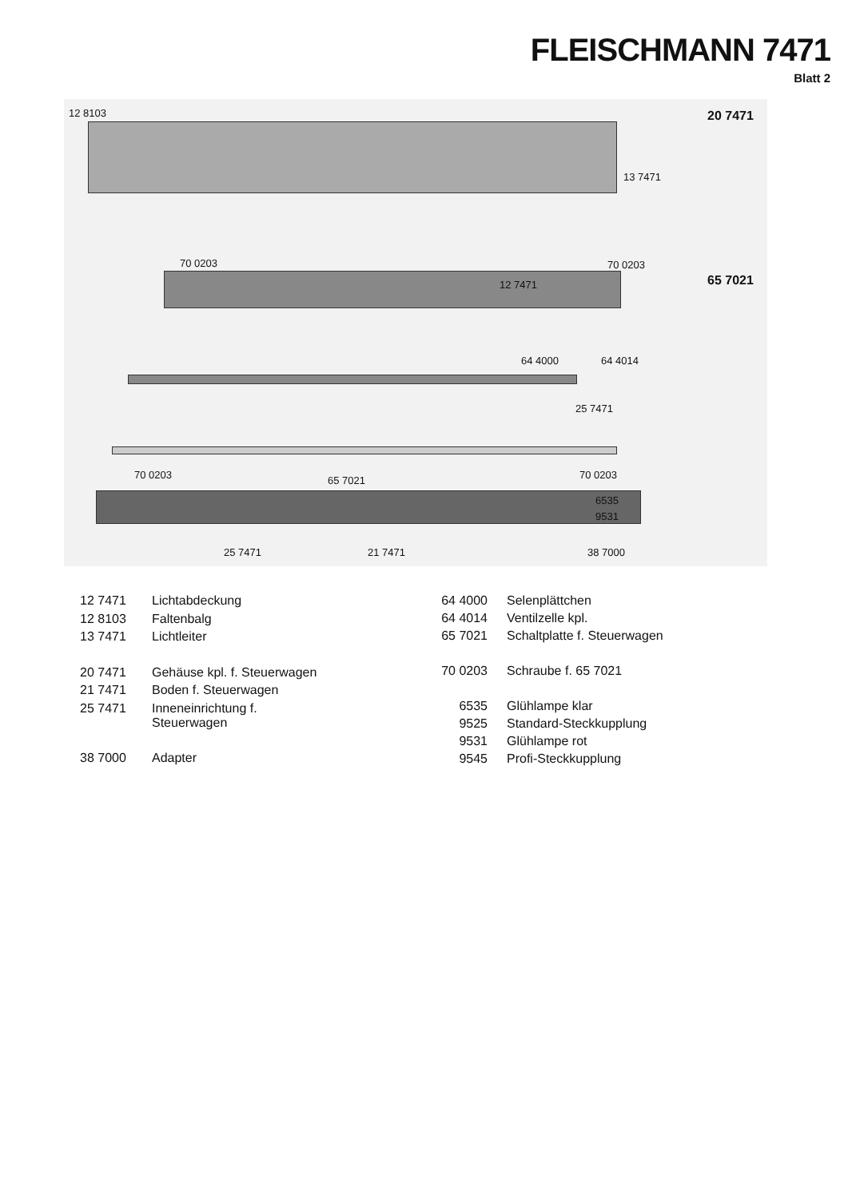FLEISCHMANN 7471
Blatt 2
12 8103 20 7471
13 7471
12 7471
70 0203 70 0203
65 7021
64 4000 64 4014
25 7471
70 0203 65 7021 70 0203
6535
9531
25 7471 21 7471 38 7000
| 12 7471 | Lichtabdeckung |
| 12 8103 | Faltenbalg |
| 13 7471 | Lichtleiter |
| 20 7471 | Gehäuse kpl. f. Steuerwagen |
| 21 7471 | Boden f. Steuerwagen |
| 25 7471 | Inneneinrichtung f. Steuerwagen |
| 38 7000 | Adapter |
| 64 4000 | Selenplättchen |
| 64 4014 | Ventilzelle kpl. |
| 65 7021 | Schaltplatte f. Steuerwagen |
| 70 0203 | Schraube f. 65 7021 |
| 6535 | Glühlampe klar |
| 9525 | Standard-Steckkupplung |
| 9531 | Glühlampe rot |
| 9545 | Profi-Steckkupplung |